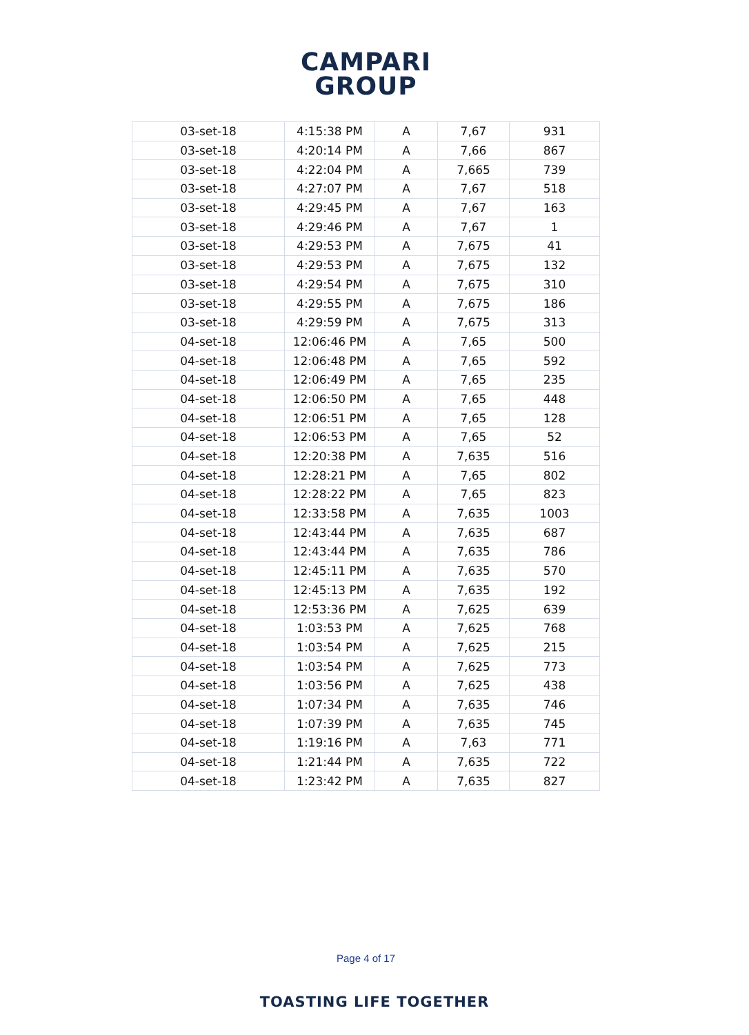CAMPARI
GROUP
| 03-set-18 | 4:15:38 PM | A | 7,67 | 931 |
| 03-set-18 | 4:20:14 PM | A | 7,66 | 867 |
| 03-set-18 | 4:22:04 PM | A | 7,665 | 739 |
| 03-set-18 | 4:27:07 PM | A | 7,67 | 518 |
| 03-set-18 | 4:29:45 PM | A | 7,67 | 163 |
| 03-set-18 | 4:29:46 PM | A | 7,67 | 1 |
| 03-set-18 | 4:29:53 PM | A | 7,675 | 41 |
| 03-set-18 | 4:29:53 PM | A | 7,675 | 132 |
| 03-set-18 | 4:29:54 PM | A | 7,675 | 310 |
| 03-set-18 | 4:29:55 PM | A | 7,675 | 186 |
| 03-set-18 | 4:29:59 PM | A | 7,675 | 313 |
| 04-set-18 | 12:06:46 PM | A | 7,65 | 500 |
| 04-set-18 | 12:06:48 PM | A | 7,65 | 592 |
| 04-set-18 | 12:06:49 PM | A | 7,65 | 235 |
| 04-set-18 | 12:06:50 PM | A | 7,65 | 448 |
| 04-set-18 | 12:06:51 PM | A | 7,65 | 128 |
| 04-set-18 | 12:06:53 PM | A | 7,65 | 52 |
| 04-set-18 | 12:20:38 PM | A | 7,635 | 516 |
| 04-set-18 | 12:28:21 PM | A | 7,65 | 802 |
| 04-set-18 | 12:28:22 PM | A | 7,65 | 823 |
| 04-set-18 | 12:33:58 PM | A | 7,635 | 1003 |
| 04-set-18 | 12:43:44 PM | A | 7,635 | 687 |
| 04-set-18 | 12:43:44 PM | A | 7,635 | 786 |
| 04-set-18 | 12:45:11 PM | A | 7,635 | 570 |
| 04-set-18 | 12:45:13 PM | A | 7,635 | 192 |
| 04-set-18 | 12:53:36 PM | A | 7,625 | 639 |
| 04-set-18 | 1:03:53 PM | A | 7,625 | 768 |
| 04-set-18 | 1:03:54 PM | A | 7,625 | 215 |
| 04-set-18 | 1:03:54 PM | A | 7,625 | 773 |
| 04-set-18 | 1:03:56 PM | A | 7,625 | 438 |
| 04-set-18 | 1:07:34 PM | A | 7,635 | 746 |
| 04-set-18 | 1:07:39 PM | A | 7,635 | 745 |
| 04-set-18 | 1:19:16 PM | A | 7,63 | 771 |
| 04-set-18 | 1:21:44 PM | A | 7,635 | 722 |
| 04-set-18 | 1:23:42 PM | A | 7,635 | 827 |
Page 4 of 17
TOASTING LIFE TOGETHER